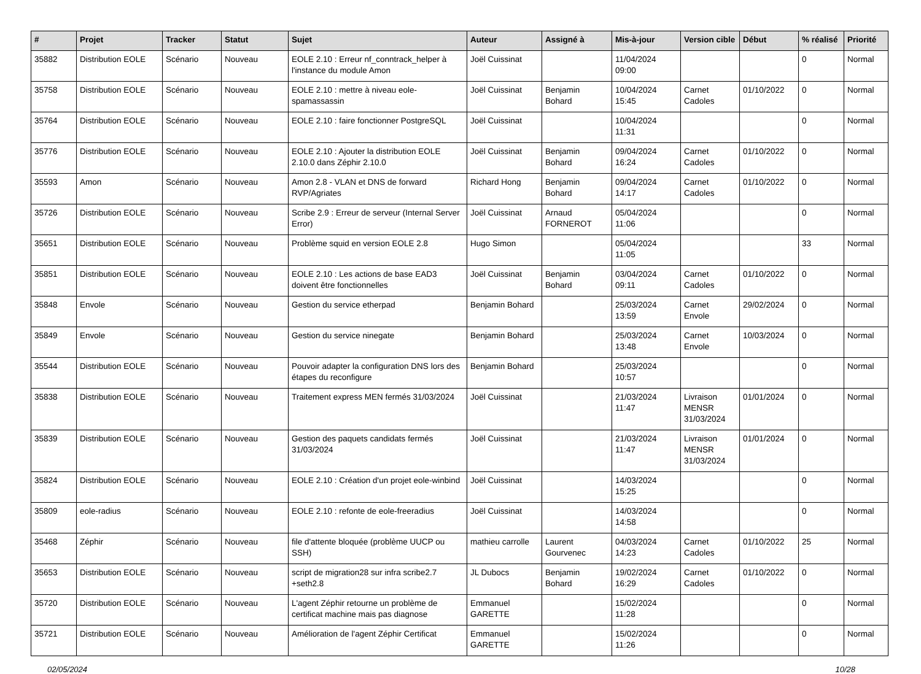| # | Projet | Tracker | Statut | Sujet | Auteur | Assigné à | Mis-à-jour | Version cible | Début | % réalisé | Priorité |
| --- | --- | --- | --- | --- | --- | --- | --- | --- | --- | --- | --- |
| 35882 | Distribution EOLE | Scénario | Nouveau | EOLE 2.10 : Erreur nf_conntrack_helper à l'instance du module Amon | Joël Cuissinat | | 11/04/2024 09:00 | | | 0 | Normal |
| 35758 | Distribution EOLE | Scénario | Nouveau | EOLE 2.10 : mettre à niveau eole-spamassassin | Joël Cuissinat | Benjamin Bohard | 10/04/2024 15:45 | Carnet Cadoles | 01/10/2022 | 0 | Normal |
| 35764 | Distribution EOLE | Scénario | Nouveau | EOLE 2.10 : faire fonctionner PostgreSQL | Joël Cuissinat | | 10/04/2024 11:31 | | | 0 | Normal |
| 35776 | Distribution EOLE | Scénario | Nouveau | EOLE 2.10 : Ajouter la distribution EOLE 2.10.0 dans Zéphir 2.10.0 | Joël Cuissinat | Benjamin Bohard | 09/04/2024 16:24 | Carnet Cadoles | 01/10/2022 | 0 | Normal |
| 35593 | Amon | Scénario | Nouveau | Amon 2.8 - VLAN et DNS de forward RVP/Agriates | Richard Hong | Benjamin Bohard | 09/04/2024 14:17 | Carnet Cadoles | 01/10/2022 | 0 | Normal |
| 35726 | Distribution EOLE | Scénario | Nouveau | Scribe 2.9 : Erreur de serveur (Internal Server Error) | Joël Cuissinat | Arnaud FORNEROT | 05/04/2024 11:06 | | | 0 | Normal |
| 35651 | Distribution EOLE | Scénario | Nouveau | Problème squid en version EOLE 2.8 | Hugo Simon | | 05/04/2024 11:05 | | | 33 | Normal |
| 35851 | Distribution EOLE | Scénario | Nouveau | EOLE 2.10 : Les actions de base EAD3 doivent être fonctionnelles | Joël Cuissinat | Benjamin Bohard | 03/04/2024 09:11 | Carnet Cadoles | 01/10/2022 | 0 | Normal |
| 35848 | Envole | Scénario | Nouveau | Gestion du service etherpad | Benjamin Bohard | | 25/03/2024 13:59 | Carnet Envole | 29/02/2024 | 0 | Normal |
| 35849 | Envole | Scénario | Nouveau | Gestion du service ninegate | Benjamin Bohard | | 25/03/2024 13:48 | Carnet Envole | 10/03/2024 | 0 | Normal |
| 35544 | Distribution EOLE | Scénario | Nouveau | Pouvoir adapter la configuration DNS lors des étapes du reconfigure | Benjamin Bohard | | 25/03/2024 10:57 | | | 0 | Normal |
| 35838 | Distribution EOLE | Scénario | Nouveau | Traitement express MEN fermés 31/03/2024 | Joël Cuissinat | | 21/03/2024 11:47 | Livraison MENSR 31/03/2024 | 01/01/2024 | 0 | Normal |
| 35839 | Distribution EOLE | Scénario | Nouveau | Gestion des paquets candidats fermés 31/03/2024 | Joël Cuissinat | | 21/03/2024 11:47 | Livraison MENSR 31/03/2024 | 01/01/2024 | 0 | Normal |
| 35824 | Distribution EOLE | Scénario | Nouveau | EOLE 2.10 : Création d'un projet eole-winbind | Joël Cuissinat | | 14/03/2024 15:25 | | | 0 | Normal |
| 35809 | eole-radius | Scénario | Nouveau | EOLE 2.10 : refonte de eole-freeradius | Joël Cuissinat | | 14/03/2024 14:58 | | | 0 | Normal |
| 35468 | Zéphir | Scénario | Nouveau | file d'attente bloquée (problème UUCP ou SSH) | mathieu carrolle | Laurent Gourvenec | 04/03/2024 14:23 | Carnet Cadoles | 01/10/2022 | 25 | Normal |
| 35653 | Distribution EOLE | Scénario | Nouveau | script de migration28 sur infra scribe2.7 +seth2.8 | JL Dubocs | Benjamin Bohard | 19/02/2024 16:29 | Carnet Cadoles | 01/10/2022 | 0 | Normal |
| 35720 | Distribution EOLE | Scénario | Nouveau | L'agent Zéphir retourne un problème de certificat machine mais pas diagnose | Emmanuel GARETTE | | 15/02/2024 11:28 | | | 0 | Normal |
| 35721 | Distribution EOLE | Scénario | Nouveau | Amélioration de l'agent Zéphir Certificat | Emmanuel GARETTE | | 15/02/2024 11:26 | | | 0 | Normal |
02/05/2024 10/28